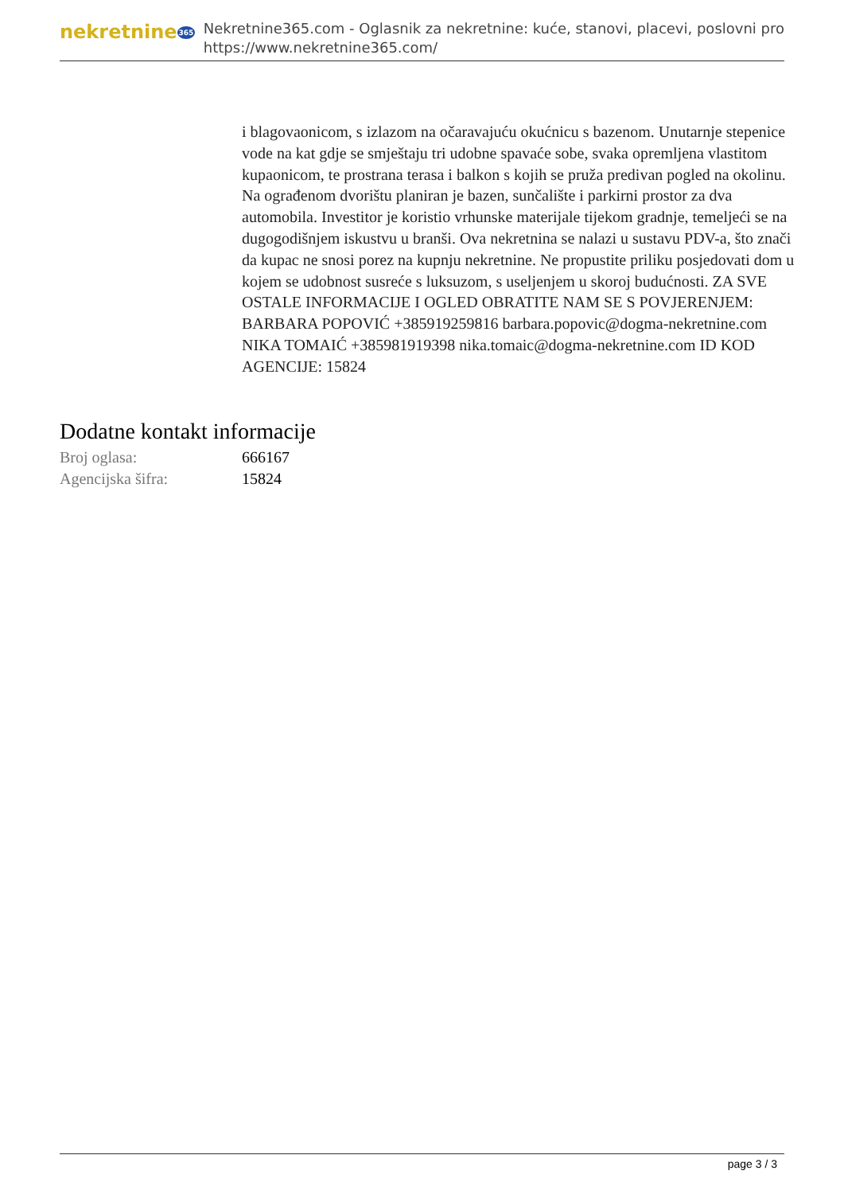nekretnine365
Nekretnine365.com - Oglasnik za nekretnine: kuće, stanovi, placevi, poslovni pro
https://www.nekretnine365.com/
i blagovaonicom, s izlazom na očaravajuću okućnicu s bazenom. Unutarnje stepenice vode na kat gdje se smještaju tri udobne spavaće sobe, svaka opremljena vlastitom kupaonicom, te prostrana terasa i balkon s kojih se pruža predivan pogled na okolinu. Na ograđenom dvorištu planiran je bazen, sunčalište i parkirni prostor za dva automobila. Investitor je koristio vrhunske materijale tijekom gradnje, temeljeći se na dugogodišnjem iskustvu u branši. Ova nekretnina se nalazi u sustavu PDV-a, što znači da kupac ne snosi porez na kupnju nekretnine. Ne propustite priliku posjedovati dom u kojem se udobnost susreće s luksuzom, s useljenjem u skoroj budućnosti. ZA SVE OSTALE INFORMACIJE I OGLED OBRATITE NAM SE S POVJERENJEM: BARBARA POPOVIĆ +385919259816 barbara.popovic@dogma-nekretnine.com NIKA TOMAIĆ +385981919398 nika.tomaic@dogma-nekretnine.com ID KOD AGENCIJE: 15824
Dodatne kontakt informacije
Broj oglasa: 666167
Agencijska šifra: 15824
page 3 / 3